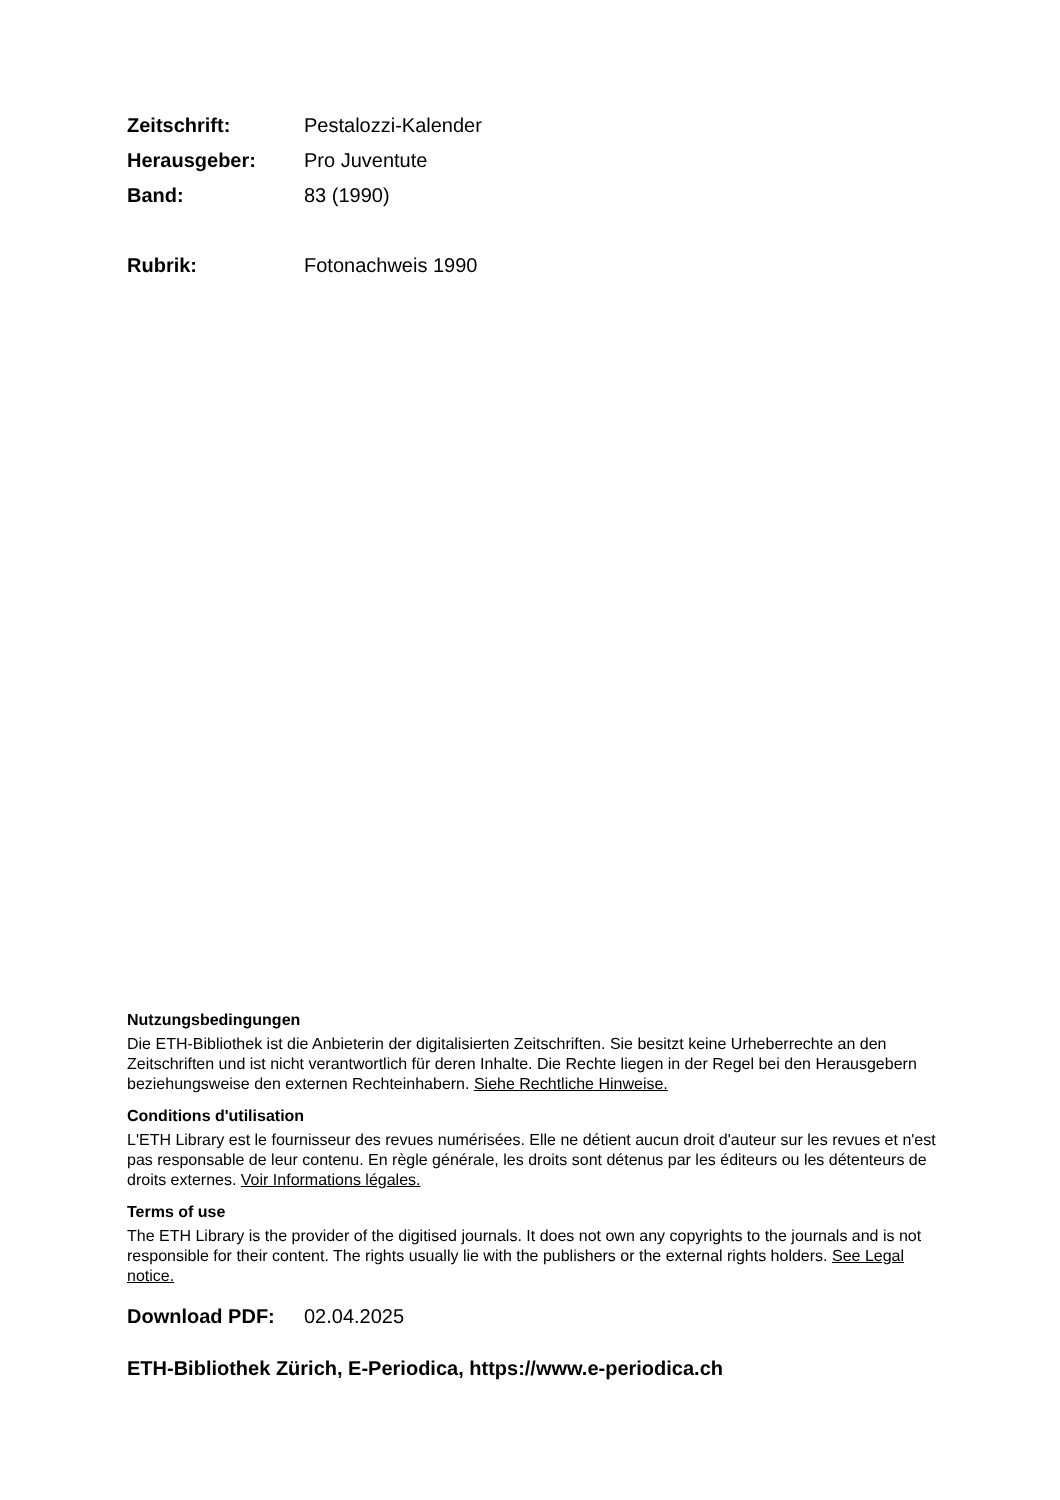Zeitschrift: Pestalozzi-Kalender
Herausgeber: Pro Juventute
Band: 83 (1990)
Rubrik: Fotonachweis 1990
Nutzungsbedingungen
Die ETH-Bibliothek ist die Anbieterin der digitalisierten Zeitschriften. Sie besitzt keine Urheberrechte an den Zeitschriften und ist nicht verantwortlich für deren Inhalte. Die Rechte liegen in der Regel bei den Herausgebern beziehungsweise den externen Rechteinhabern. Siehe Rechtliche Hinweise.
Conditions d'utilisation
L'ETH Library est le fournisseur des revues numérisées. Elle ne détient aucun droit d'auteur sur les revues et n'est pas responsable de leur contenu. En règle générale, les droits sont détenus par les éditeurs ou les détenteurs de droits externes. Voir Informations légales.
Terms of use
The ETH Library is the provider of the digitised journals. It does not own any copyrights to the journals and is not responsible for their content. The rights usually lie with the publishers or the external rights holders. See Legal notice.
Download PDF: 02.04.2025
ETH-Bibliothek Zürich, E-Periodica, https://www.e-periodica.ch